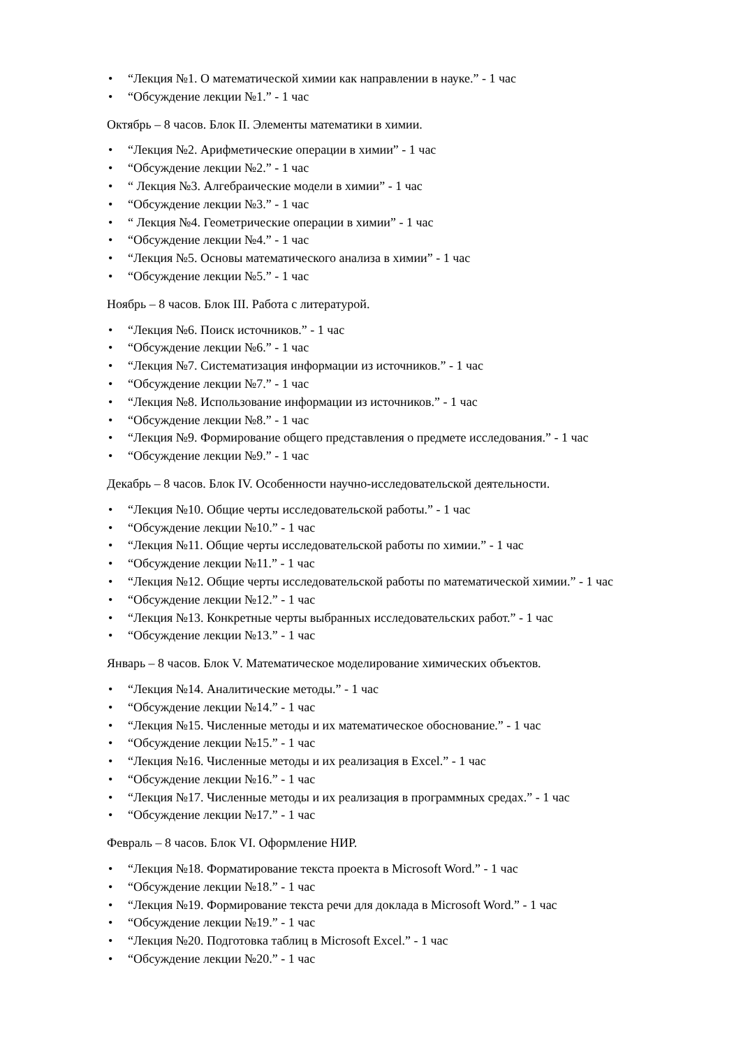• “Лекция №1. О математической химии как направлении в науке.” - 1 час
• “Обсуждение лекции №1.” - 1 час
Октябрь – 8 часов. Блок II. Элементы математики в химии.
• “Лекция №2. Арифметические операции в химии” - 1 час
• “Обсуждение лекции №2.” - 1 час
• “ Лекция №3. Алгебраические модели в химии” - 1 час
• “Обсуждение лекции №3.” - 1 час
• “ Лекция №4. Геометрические операции в химии” - 1 час
• “Обсуждение лекции №4.” - 1 час
• “Лекция №5. Основы математического анализа в химии” - 1 час
• “Обсуждение лекции №5.” - 1 час
Ноябрь – 8 часов. Блок III. Работа с литературой.
• “Лекция №6. Поиск источников.” - 1 час
• “Обсуждение лекции №6.” - 1 час
• “Лекция №7. Систематизация информации из источников.” - 1 час
• “Обсуждение лекции №7.” - 1 час
• “Лекция №8. Использование информации из источников.” - 1 час
• “Обсуждение лекции №8.” - 1 час
• “Лекция №9. Формирование общего представления о предмете исследования.” - 1 час
• “Обсуждение лекции №9.” - 1 час
Декабрь – 8 часов. Блок IV. Особенности научно-исследовательской деятельности.
• “Лекция №10. Общие черты исследовательской работы.” - 1 час
• “Обсуждение лекции №10.” - 1 час
• “Лекция №11. Общие черты исследовательской работы по химии.” - 1 час
• “Обсуждение лекции №11.” - 1 час
• “Лекция №12. Общие черты исследовательской работы по математической химии.” - 1 час
• “Обсуждение лекции №12.” - 1 час
• “Лекция №13. Конкретные черты выбранных исследовательских работ.” - 1 час
• “Обсуждение лекции №13.” - 1 час
Январь – 8 часов. Блок V. Математическое моделирование химических объектов.
• “Лекция №14. Аналитические методы.” - 1 час
• “Обсуждение лекции №14.” - 1 час
• “Лекция №15. Численные методы и их математическое обоснование.” - 1 час
• “Обсуждение лекции №15.” - 1 час
• “Лекция №16. Численные методы и их реализация в Excel.” - 1 час
• “Обсуждение лекции №16.” - 1 час
• “Лекция №17. Численные методы и их реализация в программных средах.” - 1 час
• “Обсуждение лекции №17.” - 1 час
Февраль – 8 часов. Блок VI. Оформление НИР.
• “Лекция №18. Форматирование текста проекта в Microsoft Word.” - 1 час
• “Обсуждение лекции №18.” - 1 час
• “Лекция №19. Формирование текста речи для доклада в Microsoft Word.” - 1 час
• “Обсуждение лекции №19.” - 1 час
• “Лекция №20. Подготовка таблиц в Microsoft Excel.” - 1 час
• “Обсуждение лекции №20.” - 1 час